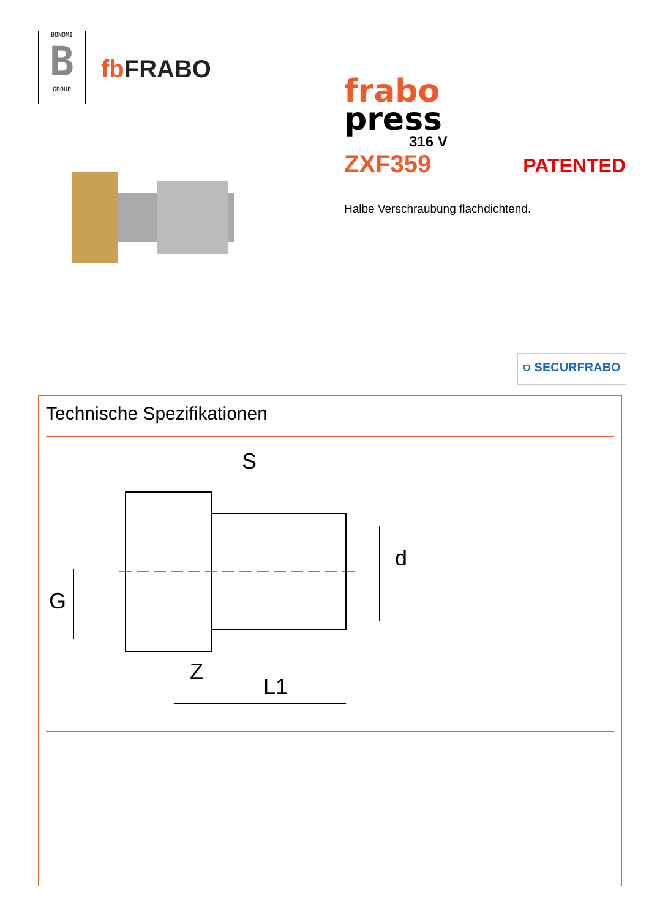BONOMI B GROUP
fb FRABO
frabo
press
316 V
ZXF359 PATENTED
Halbe Verschraubung flachdichtend.
⛉ SECURFRABO
Technische Spezifikationen
S
d
G
Z
L1